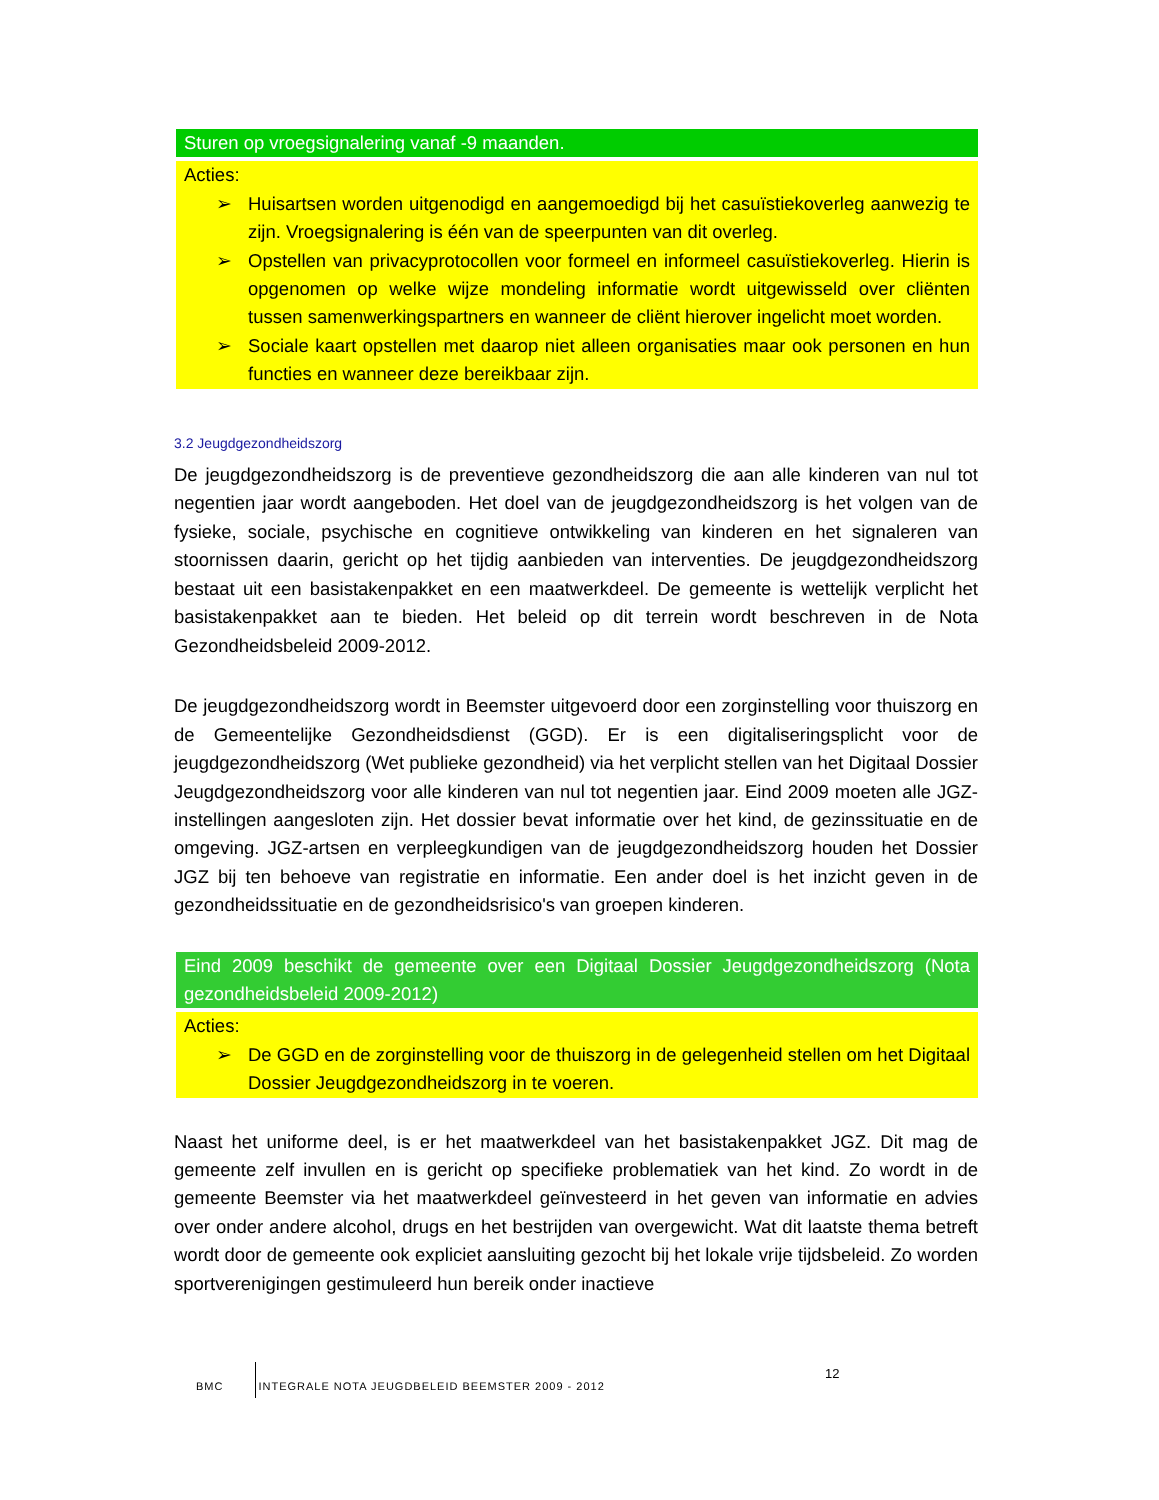Sturen op vroegsignalering vanaf -9 maanden.
Acties:
➢ Huisartsen worden uitgenodigd en aangemoedigd bij het casuïstiekoverleg aanwezig te zijn. Vroegsignalering is één van de speerpunten van dit overleg.
➢ Opstellen van privacyprotocollen voor formeel en informeel casuïstiekoverleg. Hierin is opgenomen op welke wijze mondeling informatie wordt uitgewisseld over cliënten tussen samenwerkingspartners en wanneer de cliënt hierover ingelicht moet worden.
➢ Sociale kaart opstellen met daarop niet alleen organisaties maar ook personen en hun functies en wanneer deze bereikbaar zijn.
3.2 Jeugdgezondheidszorg
De jeugdgezondheidszorg is de preventieve gezondheidszorg die aan alle kinderen van nul tot negentien jaar wordt aangeboden. Het doel van de jeugdgezondheidszorg is het volgen van de fysieke, sociale, psychische en cognitieve ontwikkeling van kinderen en het signaleren van stoornissen daarin, gericht op het tijdig aanbieden van interventies. De jeugdgezondheidszorg bestaat uit een basistakenpakket en een maatwerkdeel. De gemeente is wettelijk verplicht het basistakenpakket aan te bieden. Het beleid op dit terrein wordt beschreven in de Nota Gezondheidsbeleid 2009-2012.
De jeugdgezondheidszorg wordt in Beemster uitgevoerd door een zorginstelling voor thuiszorg en de Gemeentelijke Gezondheidsdienst (GGD). Er is een digitaliseringsplicht voor de jeugdgezondheidszorg (Wet publieke gezondheid) via het verplicht stellen van het Digitaal Dossier Jeugdgezondheidszorg voor alle kinderen van nul tot negentien jaar. Eind 2009 moeten alle JGZ-instellingen aangesloten zijn. Het dossier bevat informatie over het kind, de gezinssituatie en de omgeving. JGZ-artsen en verpleegkundigen van de jeugdgezondheidszorg houden het Dossier JGZ bij ten behoeve van registratie en informatie. Een ander doel is het inzicht geven in de gezondheidssituatie en de gezondheidsrisico's van groepen kinderen.
Eind 2009 beschikt de gemeente over een Digitaal Dossier Jeugdgezondheidszorg (Nota gezondheidsbeleid 2009-2012)
Acties:
➢ De GGD en de zorginstelling voor de thuiszorg in de gelegenheid stellen om het Digitaal Dossier Jeugdgezondheidszorg in te voeren.
Naast het uniforme deel, is er het maatwerkdeel van het basistakenpakket JGZ. Dit mag de gemeente zelf invullen en is gericht op specifieke problematiek van het kind. Zo wordt in de gemeente Beemster via het maatwerkdeel geïnvesteerd in het geven van informatie en advies over onder andere alcohol, drugs en het bestrijden van overgewicht. Wat dit laatste thema betreft wordt door de gemeente ook expliciet aansluiting gezocht bij het lokale vrije tijdsbeleid. Zo worden sportverenigingen gestimuleerd hun bereik onder inactieve
BMC INTEGRALE NOTA JEUGDBELEID BEEMSTER 2009 - 2012
12